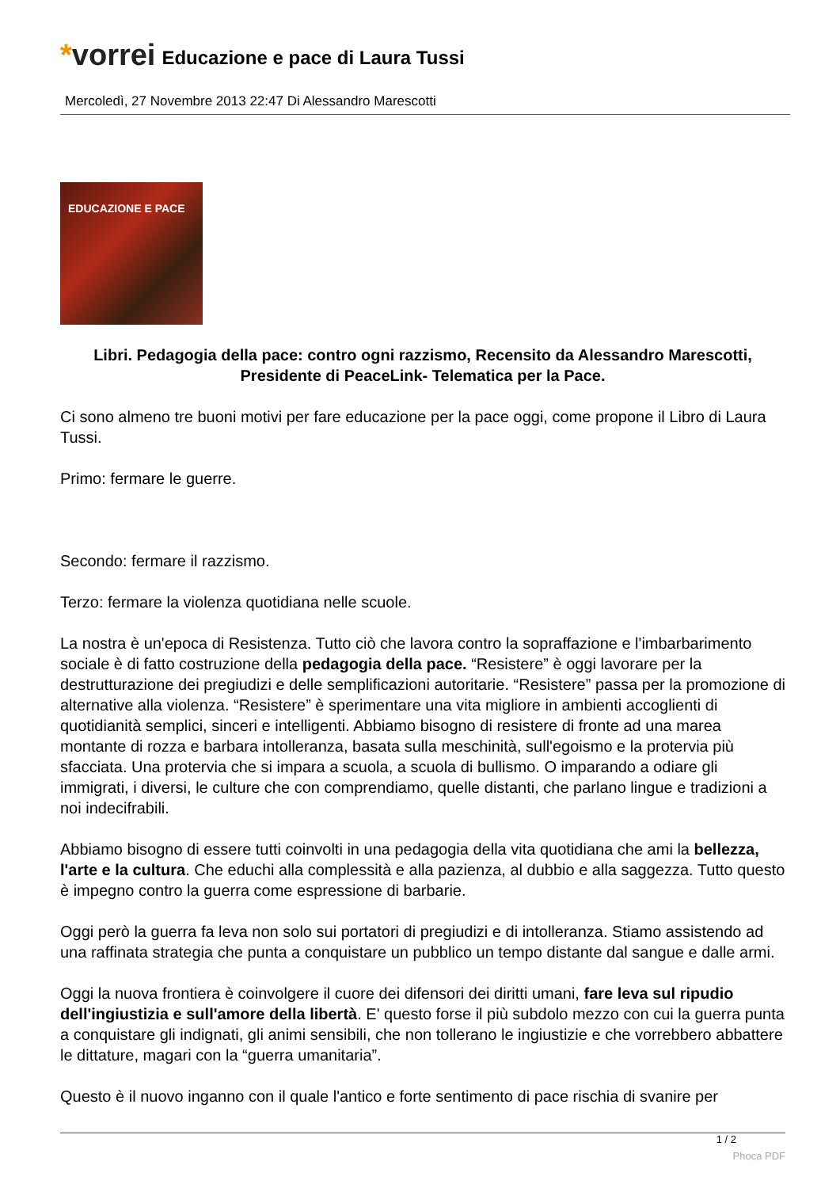*vorrei
Educazione e pace di Laura Tussi
Mercoledì, 27 Novembre 2013 22:47 Di Alessandro Marescotti
EDUCAZIONE E PACE
Libri. Pedagogia della pace: contro ogni razzismo, Recensito da Alessandro Marescotti, Presidente di PeaceLink- Telematica per la Pace.
Ci sono almeno tre buoni motivi per fare educazione per la pace oggi, come propone il Libro di Laura Tussi.
Primo: fermare le guerre.
Secondo: fermare il razzismo.
Terzo: fermare la violenza quotidiana nelle scuole.
La nostra è un'epoca di Resistenza. Tutto ciò che lavora contro la sopraffazione e l'imbarbarimento sociale è di fatto costruzione della pedagogia della pace. “Resistere” è oggi lavorare per la destrutturazione dei pregiudizi e delle semplificazioni autoritarie. “Resistere” passa per la promozione di alternative alla violenza. “Resistere” è sperimentare una vita migliore in ambienti accoglienti di quotidianità semplici, sinceri e intelligenti. Abbiamo bisogno di resistere di fronte ad una marea montante di rozza e barbara intolleranza, basata sulla meschinità, sull'egoismo e la protervia più sfacciata. Una protervia che si impara a scuola, a scuola di bullismo. O imparando a odiare gli immigrati, i diversi, le culture che con comprendiamo, quelle distanti, che parlano lingue e tradizioni a noi indecifrabili.
Abbiamo bisogno di essere tutti coinvolti in una pedagogia della vita quotidiana che ami la bellezza, l'arte e la cultura. Che educhi alla complessità e alla pazienza, al dubbio e alla saggezza. Tutto questo è impegno contro la guerra come espressione di barbarie.
Oggi però la guerra fa leva non solo sui portatori di pregiudizi e di intolleranza. Stiamo assistendo ad una raffinata strategia che punta a conquistare un pubblico un tempo distante dal sangue e dalle armi.
Oggi la nuova frontiera è coinvolgere il cuore dei difensori dei diritti umani, fare leva sul ripudio dell'ingiustizia e sull'amore della libertà. E' questo forse il più subdolo mezzo con cui la guerra punta a conquistare gli indignati, gli animi sensibili, che non tollerano le ingiustizie e che vorrebbero abbattere le dittature, magari con la “guerra umanitaria”.
Questo è il nuovo inganno con il quale l'antico e forte sentimento di pace rischia di svanire per
1 / 2
Phoca PDF